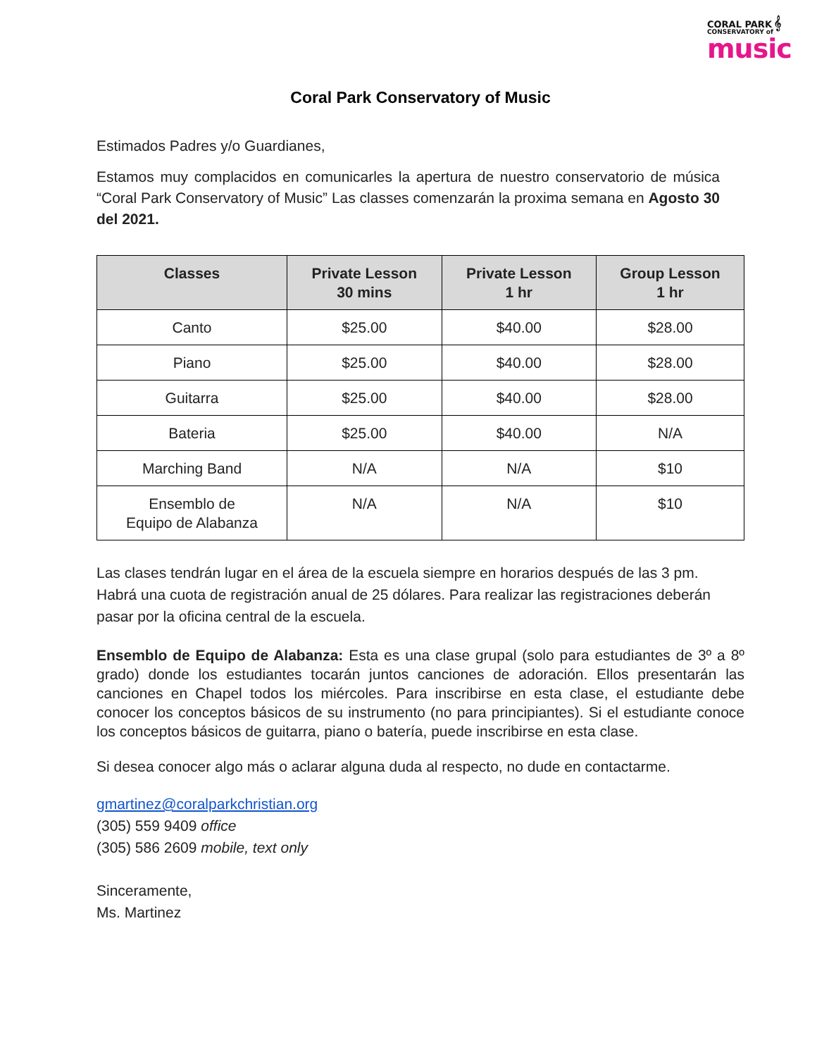CORAL PARK 𝄞
CONSERVATORY of
music
Coral Park Conservatory of Music
Estimados Padres y/o Guardianes,
Estamos muy complacidos en comunicarles la apertura de nuestro conservatorio de música “Coral Park Conservatory of Music” Las classes comenzarán la proxima semana en Agosto 30 del 2021.
| Classes | Private Lesson 30 mins | Private Lesson 1 hr | Group Lesson 1 hr |
| --- | --- | --- | --- |
| Canto | $25.00 | $40.00 | $28.00 |
| Piano | $25.00 | $40.00 | $28.00 |
| Guitarra | $25.00 | $40.00 | $28.00 |
| Bateria | $25.00 | $40.00 | N/A |
| Marching Band | N/A | N/A | $10 |
| Ensemblo de Equipo de Alabanza | N/A | N/A | $10 |
Las clases tendrán lugar en el área de la escuela siempre en horarios después de las 3 pm. Habrá una cuota de registración anual de 25 dólares. Para realizar las registraciones deberán pasar por la oficina central de la escuela.
Ensemblo de Equipo de Alabanza: Esta es una clase grupal (solo para estudiantes de 3º a 8º grado) donde los estudiantes tocarán juntos canciones de adoración. Ellos presentarán las canciones en Chapel todos los miércoles. Para inscribirse en esta clase, el estudiante debe conocer los conceptos básicos de su instrumento (no para principiantes). Si el estudiante conoce los conceptos básicos de guitarra, piano o batería, puede inscribirse en esta clase.
Si desea conocer algo más o aclarar alguna duda al respecto, no dude en contactarme.
gmartinez@coralparkchristian.org
(305) 559 9409 office
(305) 586 2609 mobile, text only
Sinceramente,
Ms. Martinez